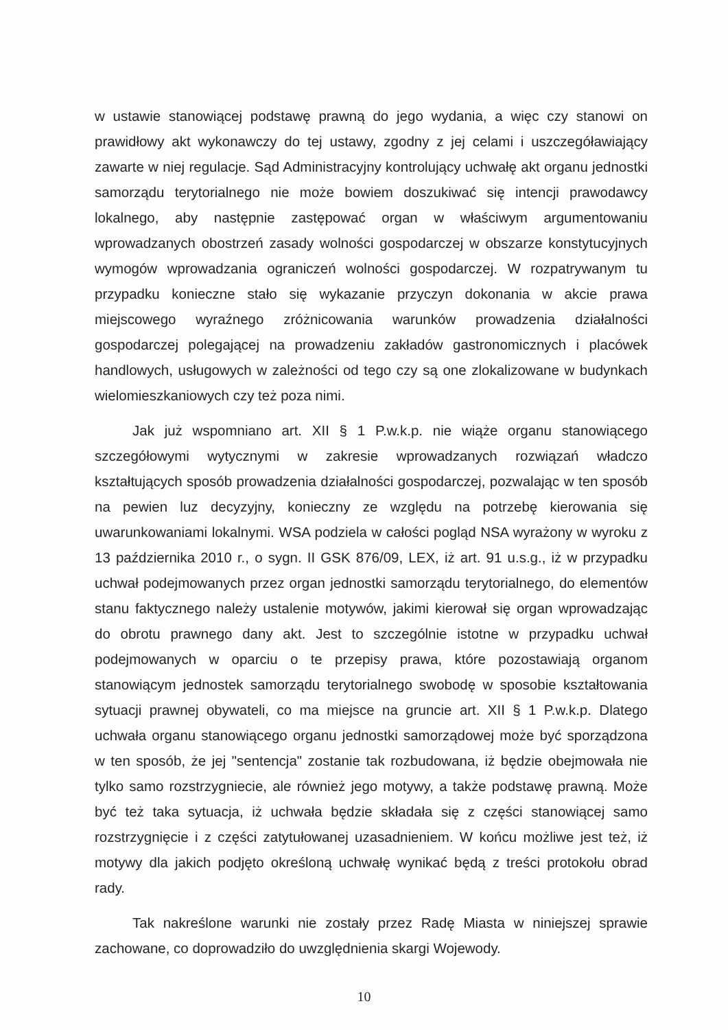w ustawie stanowiącej podstawę prawną do jego wydania, a więc czy stanowi on prawidłowy akt wykonawczy do tej ustawy, zgodny z jej celami i uszczegóławiający zawarte w niej regulacje. Sąd Administracyjny kontrolujący uchwałę akt organu jednostki samorządu terytorialnego nie może bowiem doszukiwać się intencji prawodawcy lokalnego, aby następnie zastępować organ w właściwym argumentowaniu wprowadzanych obostrzeń zasady wolności gospodarczej w obszarze konstytucyjnych wymogów wprowadzania ograniczeń wolności gospodarczej. W rozpatrywanym tu przypadku konieczne stało się wykazanie przyczyn dokonania w akcie prawa miejscowego wyraźnego zróżnicowania warunków prowadzenia działalności gospodarczej polegającej na prowadzeniu zakładów gastronomicznych i placówek handlowych, usługowych w zależności od tego czy są one zlokalizowane w budynkach wielomieszkaniowych czy też poza nimi.
Jak już wspomniano art. XII § 1 P.w.k.p. nie wiąże organu stanowiącego szczegółowymi wytycznymi w zakresie wprowadzanych rozwiązań władczo kształtujących sposób prowadzenia działalności gospodarczej, pozwalając w ten sposób na pewien luz decyzyjny, konieczny ze względu na potrzebę kierowania się uwarunkowaniami lokalnymi. WSA podziela w całości pogląd NSA wyrażony w wyroku z 13 października 2010 r., o sygn. II GSK 876/09, LEX, iż art. 91 u.s.g., iż w przypadku uchwał podejmowanych przez organ jednostki samorządu terytorialnego, do elementów stanu faktycznego należy ustalenie motywów, jakimi kierował się organ wprowadzając do obrotu prawnego dany akt. Jest to szczególnie istotne w przypadku uchwał podejmowanych w oparciu o te przepisy prawa, które pozostawiają organom stanowiącym jednostek samorządu terytorialnego swobodę w sposobie kształtowania sytuacji prawnej obywateli, co ma miejsce na gruncie art. XII § 1 P.w.k.p. Dlatego uchwała organu stanowiącego organu jednostki samorządowej może być sporządzona w ten sposób, że jej "sentencja" zostanie tak rozbudowana, iż będzie obejmowała nie tylko samo rozstrzygniecie, ale również jego motywy, a także podstawę prawną. Może być też taka sytuacja, iż uchwała będzie składała się z części stanowiącej samo rozstrzygnięcie i z części zatytułowanej uzasadnieniem. W końcu możliwe jest też, iż motywy dla jakich podjęto określoną uchwałę wynikać będą z treści protokołu obrad rady.
Tak nakreślone warunki nie zostały przez Radę Miasta w niniejszej sprawie zachowane, co doprowadziło do uwzględnienia skargi Wojewody.
10